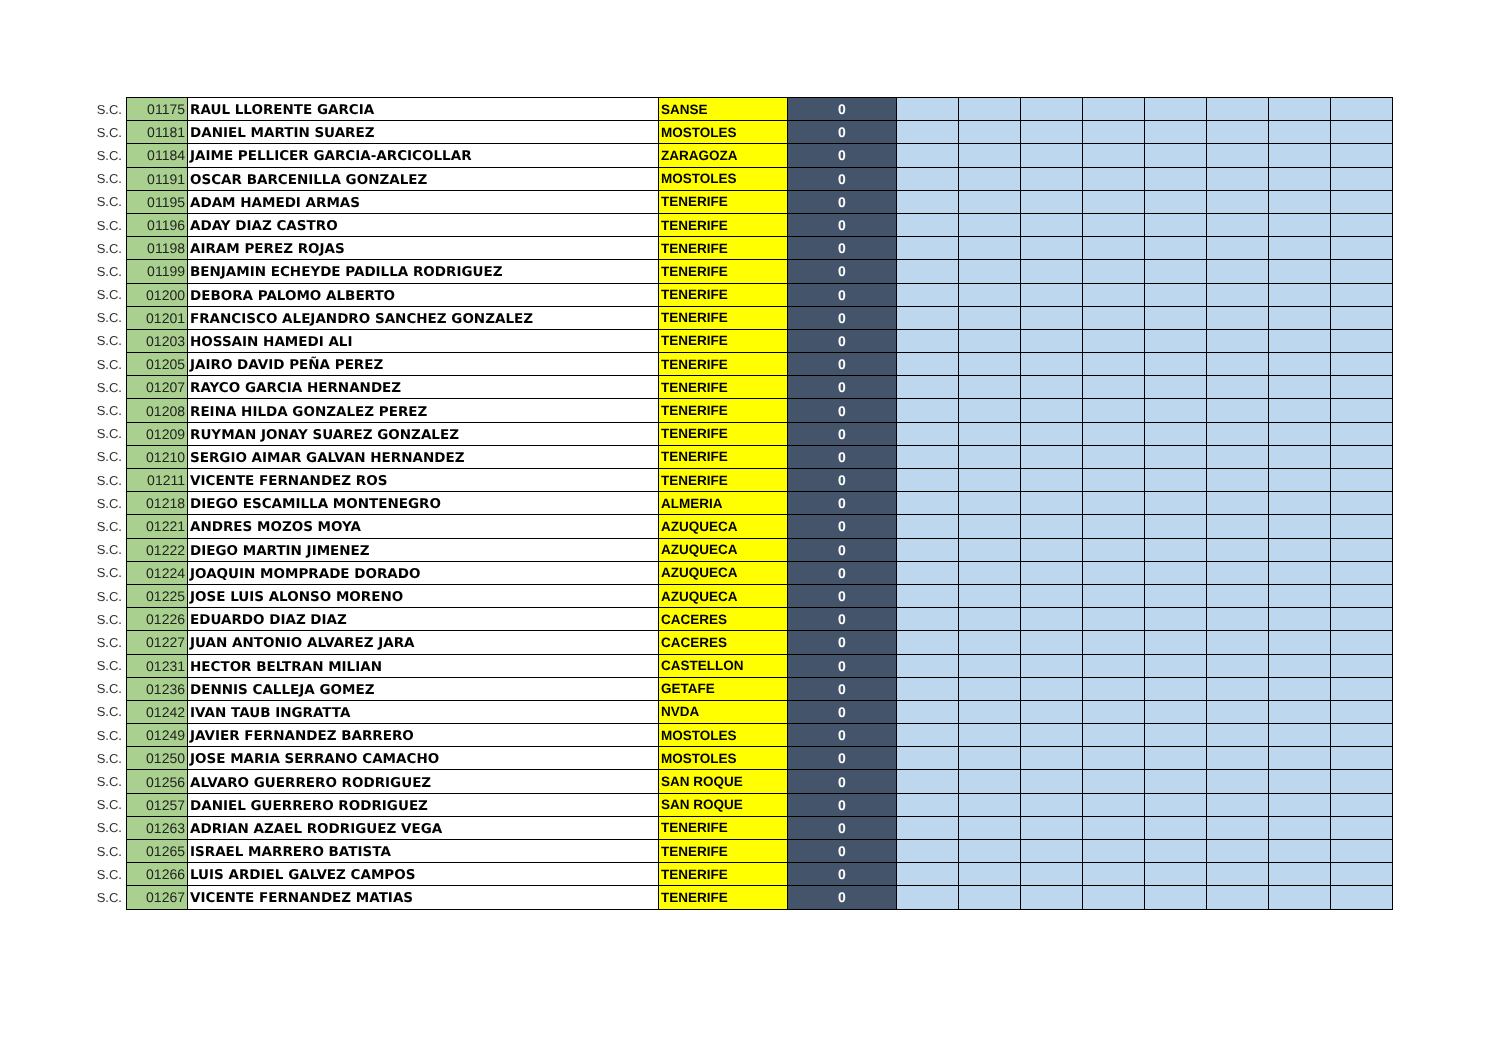| S.C. | 01175 | RAUL LLORENTE GARCIA | SANSE | 0 | | | | | | | | |
| S.C. | 01181 | DANIEL MARTIN SUAREZ | MOSTOLES | 0 | | | | | | | | |
| S.C. | 01184 | JAIME PELLICER GARCIA-ARCICOLLAR | ZARAGOZA | 0 | | | | | | | | |
| S.C. | 01191 | OSCAR BARCENILLA GONZALEZ | MOSTOLES | 0 | | | | | | | | |
| S.C. | 01195 | ADAM HAMEDI ARMAS | TENERIFE | 0 | | | | | | | | |
| S.C. | 01196 | ADAY DIAZ CASTRO | TENERIFE | 0 | | | | | | | | |
| S.C. | 01198 | AIRAM PEREZ ROJAS | TENERIFE | 0 | | | | | | | | |
| S.C. | 01199 | BENJAMIN ECHEYDE PADILLA RODRIGUEZ | TENERIFE | 0 | | | | | | | | |
| S.C. | 01200 | DEBORA PALOMO ALBERTO | TENERIFE | 0 | | | | | | | | |
| S.C. | 01201 | FRANCISCO ALEJANDRO SANCHEZ GONZALEZ | TENERIFE | 0 | | | | | | | | |
| S.C. | 01203 | HOSSAIN HAMEDI ALI | TENERIFE | 0 | | | | | | | | |
| S.C. | 01205 | JAIRO DAVID PEÑA PEREZ | TENERIFE | 0 | | | | | | | | |
| S.C. | 01207 | RAYCO GARCIA HERNANDEZ | TENERIFE | 0 | | | | | | | | |
| S.C. | 01208 | REINA HILDA GONZALEZ PEREZ | TENERIFE | 0 | | | | | | | | |
| S.C. | 01209 | RUYMAN JONAY SUAREZ GONZALEZ | TENERIFE | 0 | | | | | | | | |
| S.C. | 01210 | SERGIO AIMAR GALVAN HERNANDEZ | TENERIFE | 0 | | | | | | | | |
| S.C. | 01211 | VICENTE FERNANDEZ ROS | TENERIFE | 0 | | | | | | | | |
| S.C. | 01218 | DIEGO ESCAMILLA MONTENEGRO | ALMERIA | 0 | | | | | | | | |
| S.C. | 01221 | ANDRES MOZOS MOYA | AZUQUECA | 0 | | | | | | | | |
| S.C. | 01222 | DIEGO MARTIN JIMENEZ | AZUQUECA | 0 | | | | | | | | |
| S.C. | 01224 | JOAQUIN MOMPRADE DORADO | AZUQUECA | 0 | | | | | | | | |
| S.C. | 01225 | JOSE LUIS ALONSO MORENO | AZUQUECA | 0 | | | | | | | | |
| S.C. | 01226 | EDUARDO DIAZ DIAZ | CACERES | 0 | | | | | | | | |
| S.C. | 01227 | JUAN ANTONIO ALVAREZ JARA | CACERES | 0 | | | | | | | | |
| S.C. | 01231 | HECTOR BELTRAN MILIAN | CASTELLON | 0 | | | | | | | | |
| S.C. | 01236 | DENNIS CALLEJA GOMEZ | GETAFE | 0 | | | | | | | | |
| S.C. | 01242 | IVAN TAUB INGRATTA | NVDA | 0 | | | | | | | | |
| S.C. | 01249 | JAVIER FERNANDEZ BARRERO | MOSTOLES | 0 | | | | | | | | |
| S.C. | 01250 | JOSE MARIA SERRANO CAMACHO | MOSTOLES | 0 | | | | | | | | |
| S.C. | 01256 | ALVARO GUERRERO RODRIGUEZ | SAN ROQUE | 0 | | | | | | | | |
| S.C. | 01257 | DANIEL GUERRERO RODRIGUEZ | SAN ROQUE | 0 | | | | | | | | |
| S.C. | 01263 | ADRIAN AZAEL RODRIGUEZ VEGA | TENERIFE | 0 | | | | | | | | |
| S.C. | 01265 | ISRAEL MARRERO BATISTA | TENERIFE | 0 | | | | | | | | |
| S.C. | 01266 | LUIS ARDIEL GALVEZ CAMPOS | TENERIFE | 0 | | | | | | | | |
| S.C. | 01267 | VICENTE FERNANDEZ MATIAS | TENERIFE | 0 | | | | | | | | |